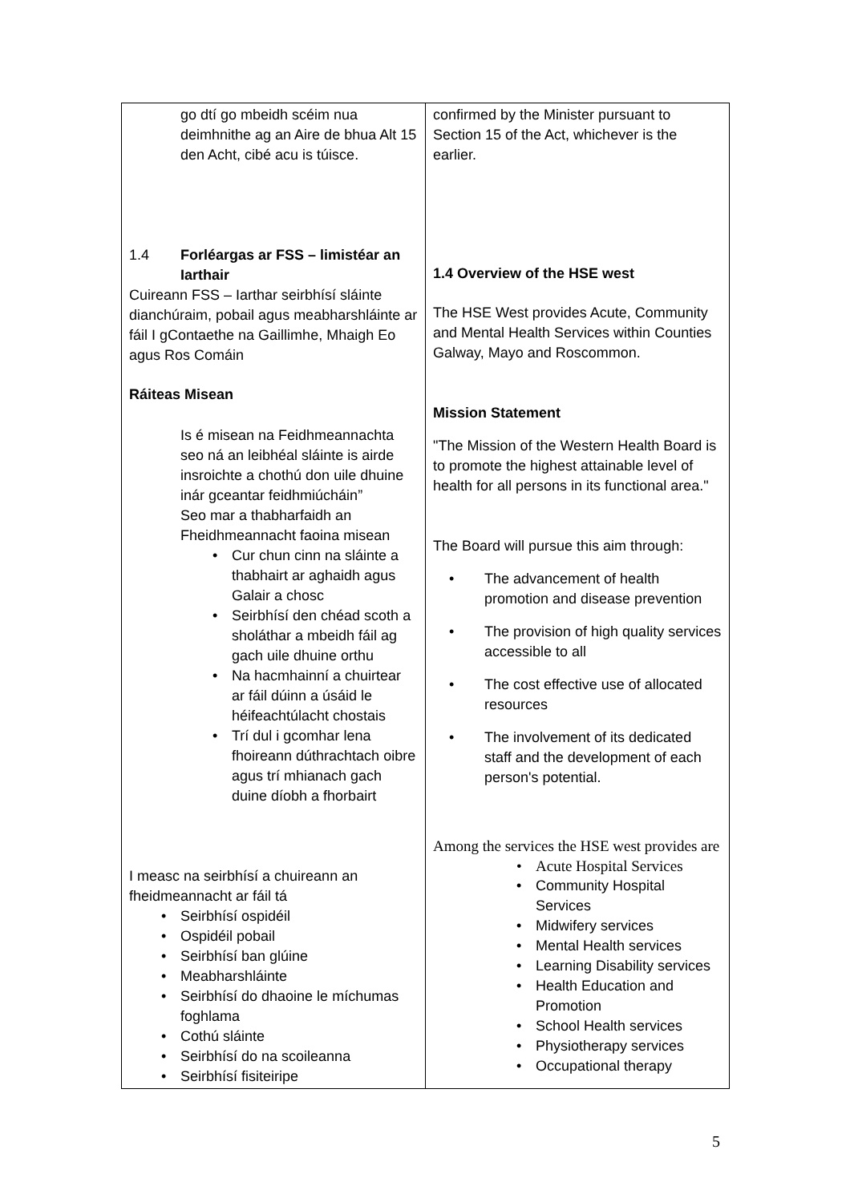| go dtí go mbeidh scéim nua deimhnithe ag an Aire de bhua Alt 15 den Acht, cibé acu is túisce. 1.4 Forléargas ar FSS – limistéar an Iarthair Cuireann FSS – Iarthar seirbhísí sláinte dianchúraim, pobail agus meabharshláinte ar fáil I gContaethe na Gaillimhe, Mhaigh Eo agus Ros Comáin Ráiteas Misean Is é misean na Feidhmeannachta seo ná an leibhéal sláinte is airde insroichte a chothú don uile dhuine inár gceantar feidhmiúcháin” Seo mar a thabharfaidh an Fheidhmeannacht faoina misean Cur chun cinn na sláinte a thabhairt ar aghaidh agus Galair a chosc Seirbhísí den chéad scoth a sholáthar a mbeidh fáil ag gach uile dhuine orthu Na hacmhainní a chuirtear ar fáil dúinn a úsáid le héifeachtúlacht chostais Trí dul i gcomhar lena fhoireann dúthrachtach oibre agus trí mhianach gach duine díobh a fhorbairt I measc na seirbhísí a chuireann an fheidmeannacht ar fáil tá Seirbhísí ospidéil Ospidéil pobail Seirbhísí ban glúine Meabharshláinte Seirbhísí do dhaoine le míchumas foghlama Cothú sláinte Seirbhísí do na scoileanna Seirbhísí fisiteiripe | confirmed by the Minister pursuant to Section 15 of the Act, whichever is the earlier. 1.4 Overview of the HSE west The HSE West provides Acute, Community and Mental Health Services within Counties Galway, Mayo and Roscommon. Mission Statement "The Mission of the Western Health Board is to promote the highest attainable level of health for all persons in its functional area." The Board will pursue this aim through: The advancement of health promotion and disease prevention The provision of high quality services accessible to all The cost effective use of allocated resources The involvement of its dedicated staff and the development of each person's potential. Among the services the HSE west provides are Acute Hospital Services Community Hospital Services Midwifery services Mental Health services Learning Disability services Health Education and Promotion School Health services Physiotherapy services Occupational therapy |
5